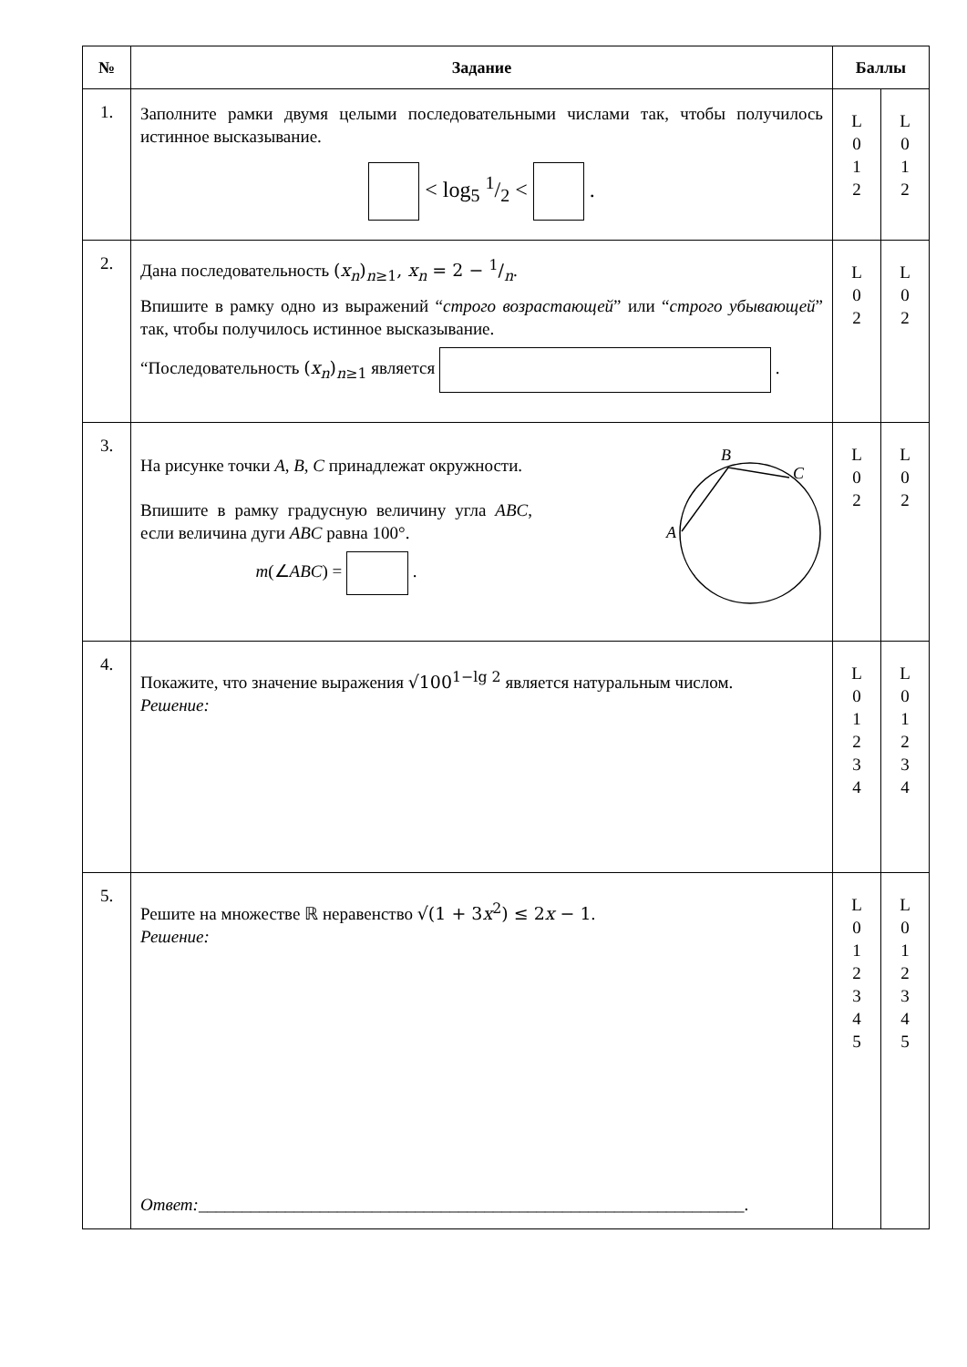| № | Задание | Баллы | |
| --- | --- | --- | --- |
| 1. | Заполните рамки двумя целыми последовательными числами так, чтобы получилось истинное высказывание. < log<sub>5</sub> 1/2 < . | L 0 1 2 | L 0 1 2 |
| 2. | Дана последовательность ( x<sub>n</sub> )<sub>n≥1</sub>, x<sub>n</sub> = 2 − 1/n . Впишите в рамку одно из выражений “ строго возрастающей ” или “ строго убывающей ” так, чтобы получилось истинное высказывание. “Последовательность ( x<sub>n</sub> )<sub>n≥1</sub> является . | L 0 2 | L 0 2 |
| 3. | На рисунке точки A , B , C принадлежат окружности. Впишите в рамку градусную величину угла ABC , если величина дуги ABC равна 100°. m (∠ ABC ) = . B C A | L 0 2 | L 0 2 |
| 4. | Покажите, что значение выражения √100<sup>1−lg 2</sup> является натуральным числом. Решение: | L 0 1 2 3 4 | L 0 1 2 3 4 |
| 5. | Решите на множестве ℝ неравенство √(1 + 3 x<sup>2</sup>) ≤ 2 x − 1 . Решение: Ответ: _______________________________________________________________. | L 0 1 2 3 4 5 | L 0 1 2 3 4 5 |